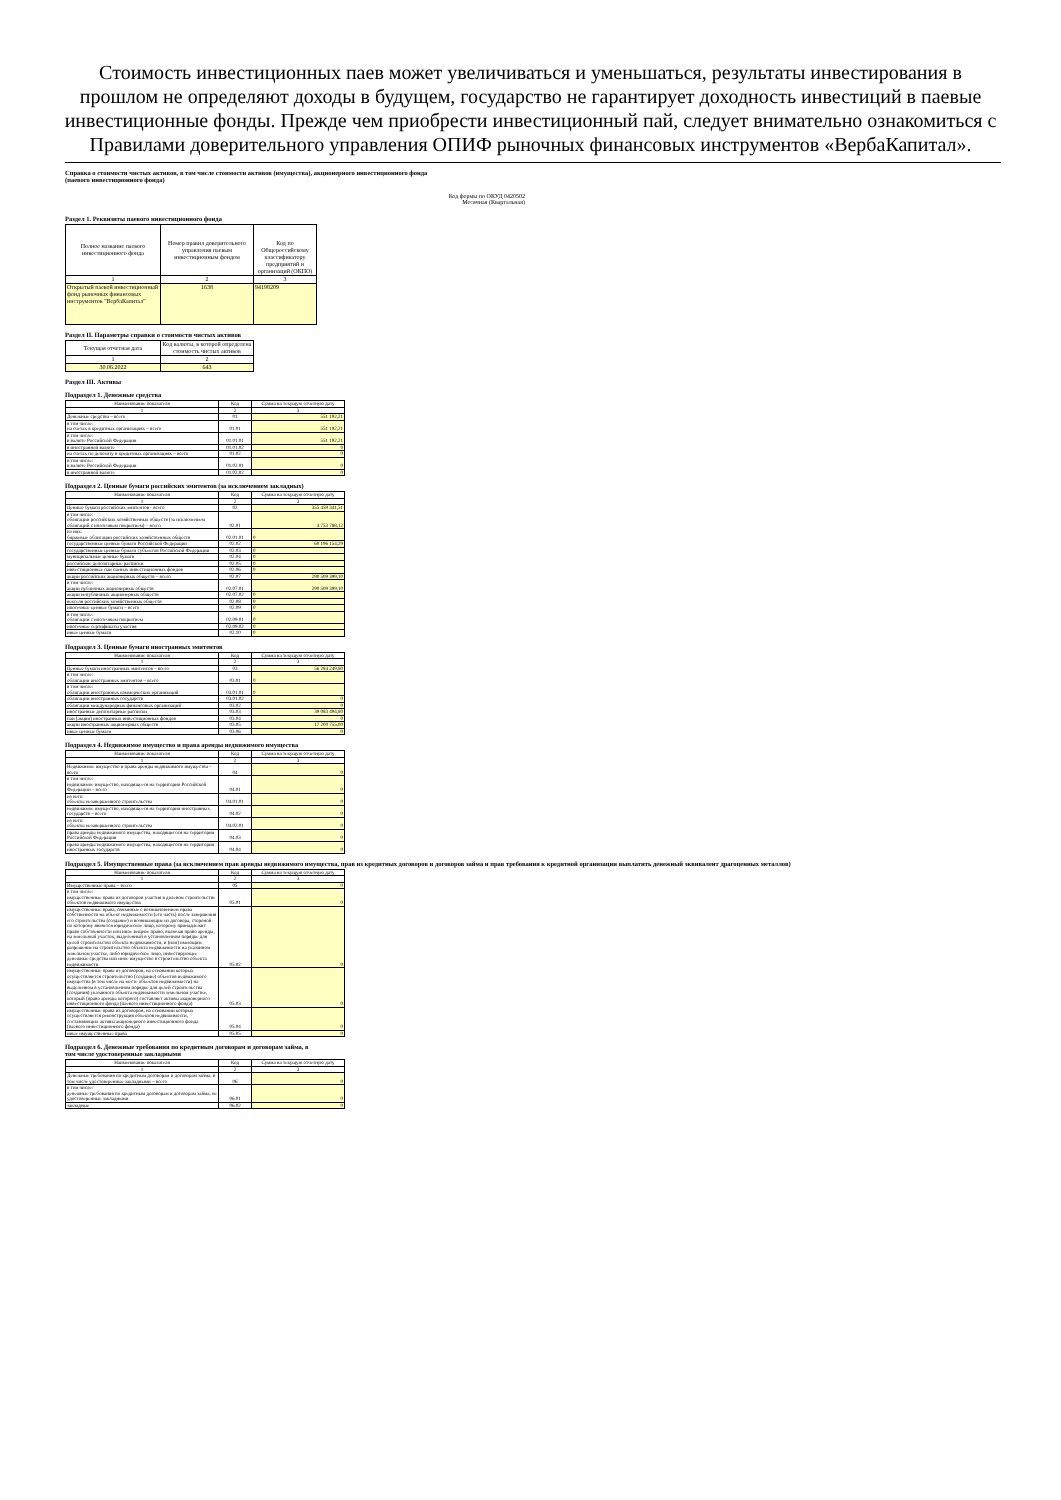Стоимость инвестиционных паев может увеличиваться и уменьшаться, результаты инвестирования в прошлом не определяют доходы в будущем, государство не гарантирует доходность инвестиций в паевые инвестиционные фонды. Прежде чем приобрести инвестиционный пай, следует внимательно ознакомиться с Правилами доверительного управления ОПИФ рыночных финансовых инструментов «ВербаКапитал».
Справка о стоимости чистых активов, в том числе стоимости активов (имущества), акционерного инвестиционного фонда
(паевого инвестиционного фонда)
Код формы по ОКУД 0420502
Месячная (Квартальная)
Раздел 1. Реквизиты паевого инвестиционного фонда
| Полное название паевого инвестиционного фонда | Номер правил доверительного управления паевым инвестиционным фондом | Код по Общероссийскому классификатору предприятий и организаций (ОКПО) |
| --- | --- | --- |
| 1 | 2 | 3 |
| Открытый паевой инвестиционный фонд рыночных финансовых инструментов "ВербаКапитал" | 1638 | 94198209 |
Раздел II. Параметры справки о стоимости чистых активов
| Текущая отчетная дата | Код валюты, в которой определена стоимость чистых активов |
| --- | --- |
| 1 | 2 |
| 30.06.2022 | 643 |
Раздел III. Активы
Подраздел 1. Денежные средства
| Наименование показателя | Код | Сумма на текущую отчетную дату |
| --- | --- | --- |
| 1 | 2 | 3 |
| Денежные средства – всего | 01 | 551 192,21 |
| в том числе: на счетах в кредитных организациях – всего | 01.01 | 551 192,21 |
| в том числе: в валюте Российской Федерации | 01.01.01 | 551 192,21 |
| в иностранной валюте | 01.01.02 | 0 |
| на счетах по депозиту в кредитных организациях – всего | 01.02 | 0 |
| в том числе: в валюте Российской Федерации | 01.02.01 | 0 |
| в иностранной валюте | 01.02.02 | 0 |
Подраздел 2. Ценные бумаги российских эмитентов (за исключением закладных)
| Наименование показателя | Код | Сумма на текущую отчетную дату |
| --- | --- | --- |
| 1 | 2 | 3 |
| Ценные бумаги российских эмитентов - всего | 02 | 355 459 341,51 |
| в том числе: облигации российских хозяйственных обществ (за исключением облигаций с ипотечным покрытием) – всего | 02.01 | 4 753 788,12 |
| из них: биржевые облигации российских хозяйственных обществ | 02.01.01 | 0 |
| государственные ценные бумаги Российской Федерации | 02.02 | 60 196 154,29 |
| государственные ценные бумаги субъектов Российской Федерации | 02.03 | 0 |
| муниципальные ценные бумаги | 02.04 | 0 |
| российские депозитарные расписки | 02.05 | 0 |
| инвестиционные паи паевых инвестиционных фондов | 02.06 | 0 |
| акции российских акционерных обществ – всего | 02.07 | 290 509 399,10 |
| в том числе: акции публичных акционерных обществ | 02.07.01 | 290 509 399,10 |
| акции непубличных акционерных обществ | 02.07.02 | 0 |
| векселя российских хозяйственных обществ | 02.08 | 0 |
| ипотечные ценные бумаги – всего | 02.09 | 0 |
| в том числе: облигации с ипотечным покрытием | 02.09.01 | 0 |
| ипотечные сертификаты участия | 02.09.02 | 0 |
| иные ценные бумаги | 02.10 | 0 |
Подраздел 3. Ценные бумаги иностранных эмитентов
| Наименование показателя | Код | Сумма на текущую отчетную дату |
| --- | --- | --- |
| 1 | 2 | 3 |
| Ценные бумаги иностранных эмитентов – всего | 03 | 56 284 249,80 |
| в том числе: облигации иностранных эмитентов – всего | 03.01 | 0 |
| в том числе: облигации иностранных коммерческих организаций | 03.01.01 | 0 |
| облигации иностранных государств | 03.01.02 | 0 |
| облигации международных финансовых организаций | 03.02 | 0 |
| иностранные депозитарные расписки | 03.03 | 39 083 494,80 |
| паи (акции) иностранных инвестиционных фондов | 03.04 | 0 |
| акции иностранных акционерных обществ | 03.05 | 17 200 755,00 |
| иные ценные бумаги | 03.06 | 0 |
Подраздел 4. Недвижимое имущество и права аренды недвижимого имущества
| Наименование показателя | Код | Сумма на текущую отчетную дату |
| --- | --- | --- |
| 1 | 2 | 3 |
| Недвижимое имущество и права аренды недвижимого имущества – всего | 04 | 0 |
| в том числе: недвижимое имущество, находящееся на территории Российской Федерации – всего | 04.01 | 0 |
| из него: объекты незавершенного строительства | 04.01.01 | 0 |
| недвижимое имущество, находящееся на территории иностранных государств – всего | 04.02 | 0 |
| из него: объекты незавершенного строительства | 04.02.01 | 0 |
| права аренды недвижимого имущества, находящегося на территории Российской Федерации | 04.03 | 0 |
| права аренды недвижимого имущества, находящегося на территории иностранных государств | 04.04 | 0 |
Подраздел 5. Имущественные права (за исключением прав аренды недвижимого имущества, прав из кредитных договоров и договоров займа и прав требования к кредитной организации выплатить денежный эквивалент драгоценных металлов)
| Наименование показателя | Код | Сумма на текущую отчетную дату |
| --- | --- | --- |
| 1 | 2 | 3 |
| Имущественные права – всего | 05 | 0 |
| в том числе: имущественные права из договоров участия в долевом строительстве объектов недвижимого имущества | 05.01 | 0 |
| имущественные права, связанные с возникновением права собственности на объект недвижимости (его часть) после завершения его строительства (создание) и возникающие из договора, стороной по которому является юридическое лицо, которому принадлежит право собственности или иное вещное право, включая право аренды, на земельный участок, выделенный в установленном порядке для целей строительства объекта недвижимости, и (или) имеющим разрешение на строительство объекта недвижимости на указанном земельном участке, либо юридическое лицо, инвестирующее денежные средства или иное имущество в строительство объекта недвижимости | 05.02 | 0 |
| имущественные права из договоров, на основании которых осуществляется строительство (создание) объектов недвижимого имущества (в том числе на месте объектов недвижимости) на выделенном в установленном порядке для целей строительства (создания) указанного объекта недвижимости земельном участке, который (право аренды которого) составляет активы акционерного инвестиционного фонда (паевого инвестиционного фонда) | 05.03 | 0 |
| имущественные права из договоров, на основании которых осуществляется реконструкция объектов недвижимости, составляющих активы акционерного инвестиционного фонда (паевого инвестиционного фонда) | 05.04 | 0 |
| иные имущественные права | 05.05 | 0 |
Подраздел 6. Денежные требования по кредитным договорам и договорам займа, в
том числе удостоверенные закладными
| Наименование показателя | Код | Сумма на текущую отчетную дату |
| --- | --- | --- |
| 1 | 2 | 3 |
| Денежные требования по кредитным договорам и договорам займа, в том числе удостоверенные закладными – всего | 06 | 0 |
| в том числе: денежные требования по кредитным договорам и договорам займа, не удостоверенные закладными | 06.01 | 0 |
| закладные | 06.02 | 0 |